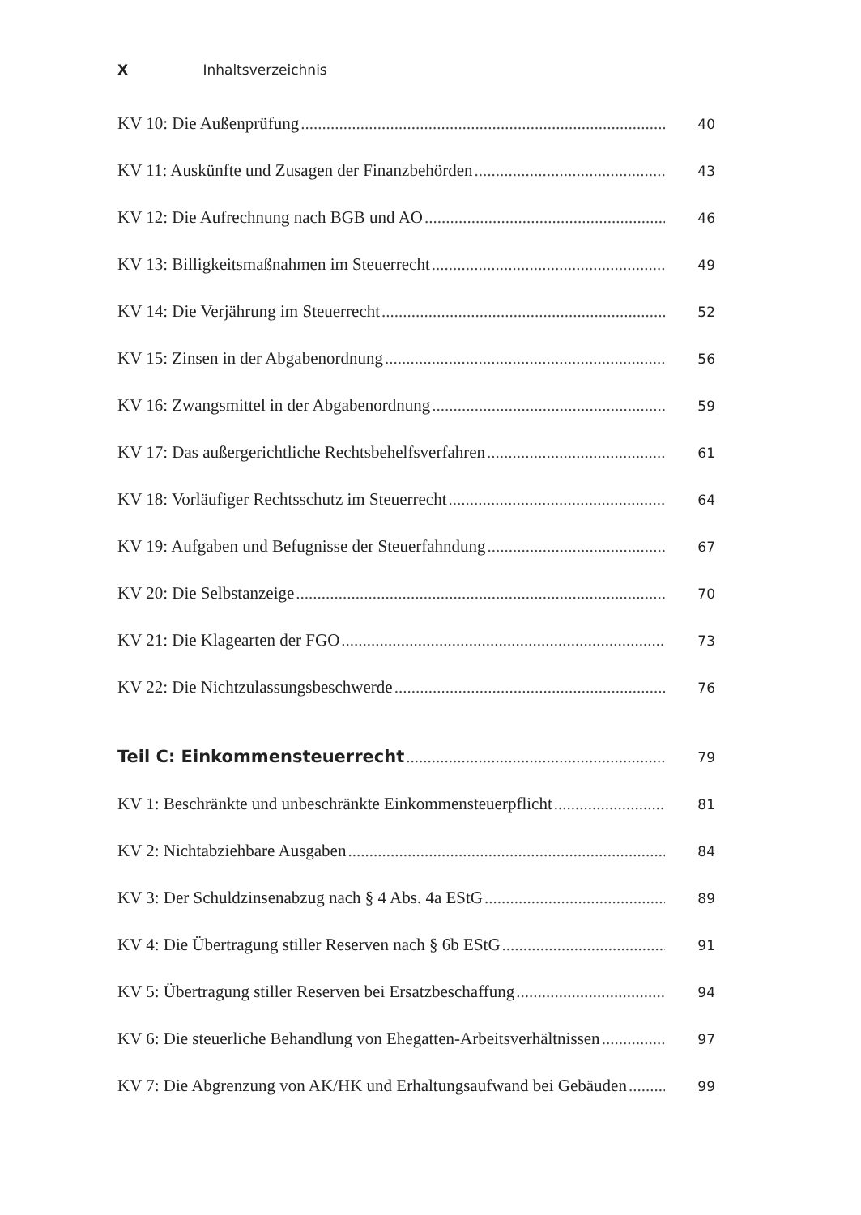X Inhaltsverzeichnis
KV 10: Die Außenprüfung 40
KV 11: Auskünfte und Zusagen der Finanzbehörden 43
KV 12: Die Aufrechnung nach BGB und AO 46
KV 13: Billigkeitsmaßnahmen im Steuerrecht 49
KV 14: Die Verjährung im Steuerrecht 52
KV 15: Zinsen in der Abgabenordnung 56
KV 16: Zwangsmittel in der Abgabenordnung 59
KV 17: Das außergerichtliche Rechtsbehelfsverfahren 61
KV 18: Vorläufiger Rechtsschutz im Steuerrecht 64
KV 19: Aufgaben und Befugnisse der Steuerfahndung 67
KV 20: Die Selbstanzeige 70
KV 21: Die Klagearten der FGO 73
KV 22: Die Nichtzulassungsbeschwerde 76
Teil C: Einkommensteuerrecht 79
KV 1: Beschränkte und unbeschränkte Einkommensteuerpflicht 81
KV 2: Nichtabziehbare Ausgaben 84
KV 3: Der Schuldzinsenabzug nach § 4 Abs. 4a EStG 89
KV 4: Die Übertragung stiller Reserven nach § 6b EStG 91
KV 5: Übertragung stiller Reserven bei Ersatzbeschaffung 94
KV 6: Die steuerliche Behandlung von Ehegatten-Arbeitsverhältnissen 97
KV 7: Die Abgrenzung von AK/HK und Erhaltungsaufwand bei Gebäuden 99